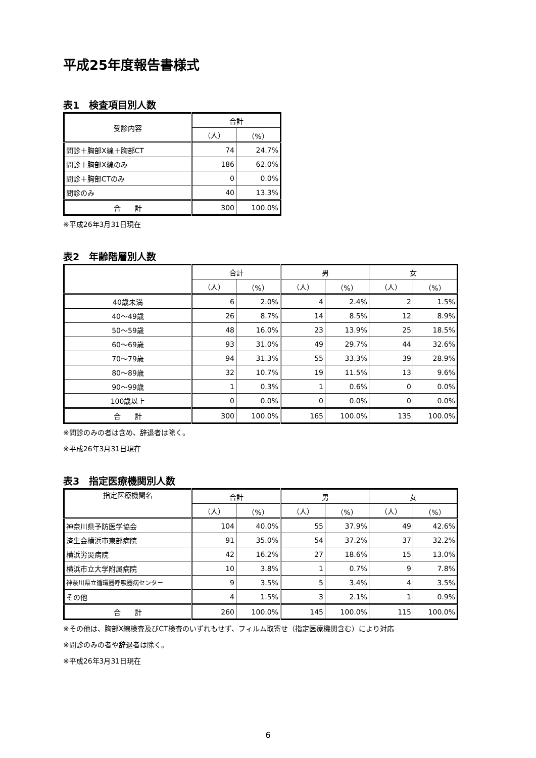平成25年度報告書様式
表1　検査項目別人数
| 受診内容 | 合計 | |
| --- | --- | --- |
| | （人） | （%） |
| 問診＋胸部X線＋胸部CT | 74 | 24.7% |
| 問診＋胸部X線のみ | 186 | 62.0% |
| 問診＋胸部CTのみ | 0 | 0.0% |
| 問診のみ | 40 | 13.3% |
| 合 計 | 300 | 100.0% |
※平成26年3月31日現在
表2　年齢階層別人数
| | 合計 | | 男 | | 女 | |
| --- | --- | --- | --- | --- | --- | --- |
| | （人） | （%） | （人） | （%） | （人） | （%） |
| 40歳未満 | 6 | 2.0% | 4 | 2.4% | 2 | 1.5% |
| 40～49歳 | 26 | 8.7% | 14 | 8.5% | 12 | 8.9% |
| 50～59歳 | 48 | 16.0% | 23 | 13.9% | 25 | 18.5% |
| 60～69歳 | 93 | 31.0% | 49 | 29.7% | 44 | 32.6% |
| 70～79歳 | 94 | 31.3% | 55 | 33.3% | 39 | 28.9% |
| 80～89歳 | 32 | 10.7% | 19 | 11.5% | 13 | 9.6% |
| 90～99歳 | 1 | 0.3% | 1 | 0.6% | 0 | 0.0% |
| 100歳以上 | 0 | 0.0% | 0 | 0.0% | 0 | 0.0% |
| 合 計 | 300 | 100.0% | 165 | 100.0% | 135 | 100.0% |
※問診のみの者は含め、辞退者は除く。
※平成26年3月31日現在
表3　指定医療機関別人数
| 指定医療機関名 | 合計 | | 男 | | 女 | |
| --- | --- | --- | --- | --- | --- | --- |
| | （人） | （%） | （人） | （%） | （人） | （%） |
| 神奈川県予防医学協会 | 104 | 40.0% | 55 | 37.9% | 49 | 42.6% |
| 済生会横浜市東部病院 | 91 | 35.0% | 54 | 37.2% | 37 | 32.2% |
| 横浜労災病院 | 42 | 16.2% | 27 | 18.6% | 15 | 13.0% |
| 横浜市立大学附属病院 | 10 | 3.8% | 1 | 0.7% | 9 | 7.8% |
| 神奈川県立循環器呼吸器病センター | 9 | 3.5% | 5 | 3.4% | 4 | 3.5% |
| その他 | 4 | 1.5% | 3 | 2.1% | 1 | 0.9% |
| 合 計 | 260 | 100.0% | 145 | 100.0% | 115 | 100.0% |
※その他は、胸部X線検査及びCT検査のいずれもせず、フィルム取寄せ（指定医療機関含む）により対応
※問診のみの者や辞退者は除く。
※平成26年3月31日現在
6